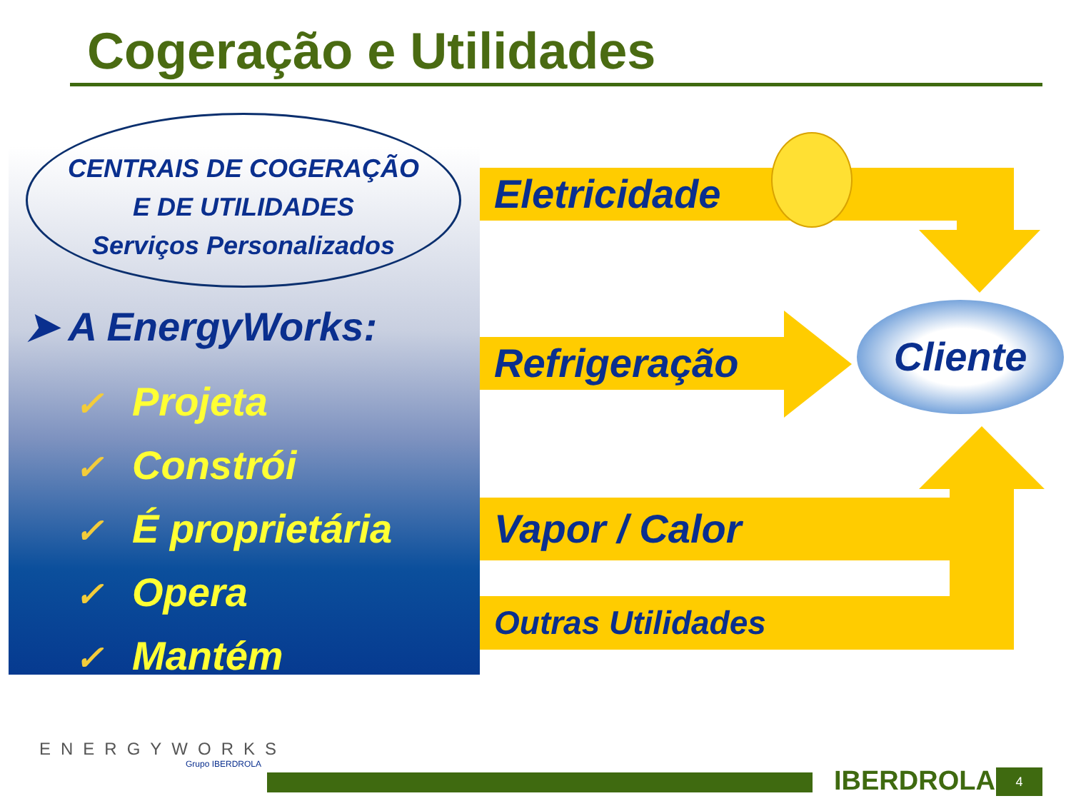Cogeração e Utilidades
CENTRAIS DE COGERAÇÃO
E DE UTILIDADES
Serviços Personalizados
➤ A EnergyWorks:
✓ Projeta
✓ Constrói
✓ É proprietária
✓ Opera
✓ Mantém
Eletricidade
Refrigeração
Cliente
Vapor / Calor
Outras Utilidades
ENERGYWORKS
Grupo IBERDROLA
IBERDROLA 4